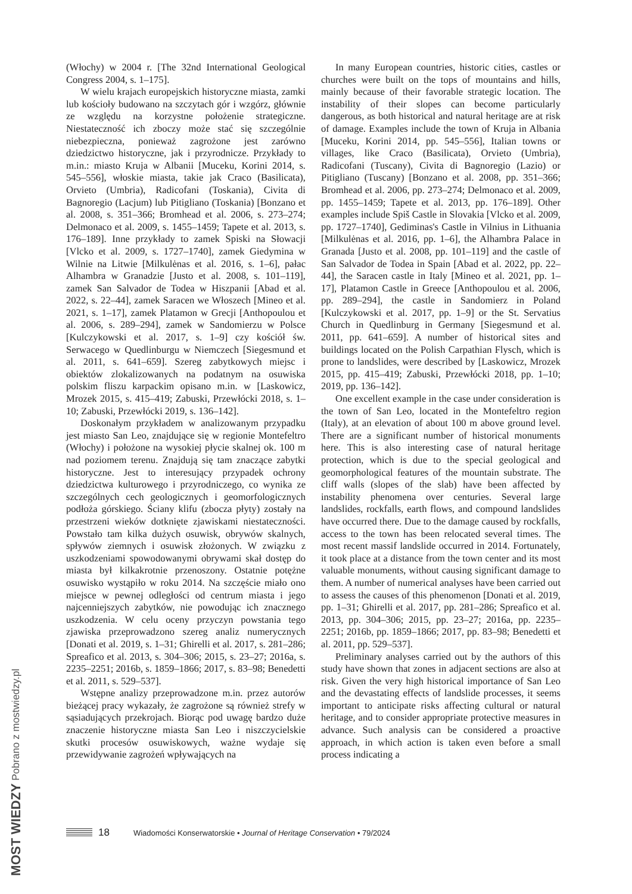(Włochy) w 2004 r. [The 32nd International Geological Congress 2004, s. 1–175].
W wielu krajach europejskich historyczne miasta, zamki lub kościoły budowano na szczytach gór i wzgórz, głównie ze względu na korzystne położenie strategiczne. Niestateczność ich zboczy może stać się szczególnie niebezpieczna, ponieważ zagrożone jest zarówno dziedzictwo historyczne, jak i przyrodnicze. Przykłady to m.in.: miasto Kruja w Albanii [Muceku, Korini 2014, s. 545–556], włoskie miasta, takie jak Craco (Basilicata), Orvieto (Umbria), Radicofani (Toskania), Civita di Bagnoregio (Lacjum) lub Pitigliano (Toskania) [Bonzano et al. 2008, s. 351–366; Bromhead et al. 2006, s. 273–274; Delmonaco et al. 2009, s. 1455–1459; Tapete et al. 2013, s. 176–189]. Inne przykłady to zamek Spiski na Słowacji [Vlcko et al. 2009, s. 1727–1740], zamek Giedymina w Wilnie na Litwie [Milkulėnas et al. 2016, s. 1–6], pałac Alhambra w Granadzie [Justo et al. 2008, s. 101–119], zamek San Salvador de Todea w Hiszpanii [Abad et al. 2022, s. 22–44], zamek Saracen we Włoszech [Mineo et al. 2021, s. 1–17], zamek Platamon w Grecji [Anthopoulou et al. 2006, s. 289–294], zamek w Sandomierzu w Polsce [Kulczykowski et al. 2017, s. 1–9] czy kościół św. Serwacego w Quedlinburgu w Niemczech [Siegesmund et al. 2011, s. 641–659]. Szereg zabytkowych miejsc i obiektów zlokalizowanych na podatnym na osuwiska polskim fliszu karpackim opisano m.in. w [Laskowicz, Mrozek 2015, s. 415–419; Zabuski, Przewłócki 2018, s. 1–10; Zabuski, Przewłócki 2019, s. 136–142].
Doskonałym przykładem w analizowanym przypadku jest miasto San Leo, znajdujące się w regionie Montefeltro (Włochy) i położone na wysokiej płycie skalnej ok. 100 m nad poziomem terenu. Znajdują się tam znaczące zabytki historyczne. Jest to interesujący przypadek ochrony dziedzictwa kulturowego i przyrodniczego, co wynika ze szczególnych cech geologicznych i geomorfologicznych podłoża górskiego. Ściany klifu (zbocza płyty) zostały na przestrzeni wieków dotknięte zjawiskami niestateczności. Powstało tam kilka dużych osuwisk, obrywów skalnych, spływów ziemnych i osuwisk złożonych. W związku z uszkodzeniami spowodowanymi obrywami skał dostęp do miasta był kilkakrotnie przenoszony. Ostatnie potężne osuwisko wystąpiło w roku 2014. Na szczęście miało ono miejsce w pewnej odległości od centrum miasta i jego najcenniejszych zabytków, nie powodując ich znacznego uszkodzenia. W celu oceny przyczyn powstania tego zjawiska przeprowadzono szereg analiz numerycznych [Donati et al. 2019, s. 1–31; Ghirelli et al. 2017, s. 281–286; Spreafico et al. 2013, s. 304–306; 2015, s. 23–27; 2016a, s. 2235–2251; 2016b, s. 1859–1866; 2017, s. 83–98; Benedetti et al. 2011, s. 529–537].
Wstępne analizy przeprowadzone m.in. przez autorów bieżącej pracy wykazały, że zagrożone są również strefy w sąsiadujących przekrojach. Biorąc pod uwagę bardzo duże znaczenie historyczne miasta San Leo i niszczycielskie skutki procesów osuwiskowych, ważne wydaje się przewidywanie zagrożeń wpływających na
In many European countries, historic cities, castles or churches were built on the tops of mountains and hills, mainly because of their favorable strategic location. The instability of their slopes can become particularly dangerous, as both historical and natural heritage are at risk of damage. Examples include the town of Kruja in Albania [Muceku, Korini 2014, pp. 545–556], Italian towns or villages, like Craco (Basilicata), Orvieto (Umbria), Radicofani (Tuscany), Civita di Bagnoregio (Lazio) or Pitigliano (Tuscany) [Bonzano et al. 2008, pp. 351–366; Bromhead et al. 2006, pp. 273–274; Delmonaco et al. 2009, pp. 1455–1459; Tapete et al. 2013, pp. 176–189]. Other examples include Spiš Castle in Slovakia [Vlcko et al. 2009, pp. 1727–1740], Gediminas's Castle in Vilnius in Lithuania [Milkulėnas et al. 2016, pp. 1–6], the Alhambra Palace in Granada [Justo et al. 2008, pp. 101–119] and the castle of San Salvador de Todea in Spain [Abad et al. 2022, pp. 22–44], the Saracen castle in Italy [Mineo et al. 2021, pp. 1–17], Platamon Castle in Greece [Anthopoulou et al. 2006, pp. 289–294], the castle in Sandomierz in Poland [Kulczykowski et al. 2017, pp. 1–9] or the St. Servatius Church in Quedlinburg in Germany [Siegesmund et al. 2011, pp. 641–659]. A number of historical sites and buildings located on the Polish Carpathian Flysch, which is prone to landslides, were described by [Laskowicz, Mrozek 2015, pp. 415–419; Zabuski, Przewłócki 2018, pp. 1–10; 2019, pp. 136–142].
One excellent example in the case under consideration is the town of San Leo, located in the Montefeltro region (Italy), at an elevation of about 100 m above ground level. There are a significant number of historical monuments here. This is also interesting case of natural heritage protection, which is due to the special geological and geomorphological features of the mountain substrate. The cliff walls (slopes of the slab) have been affected by instability phenomena over centuries. Several large landslides, rockfalls, earth flows, and compound landslides have occurred there. Due to the damage caused by rockfalls, access to the town has been relocated several times. The most recent massif landslide occurred in 2014. Fortunately, it took place at a distance from the town center and its most valuable monuments, without causing significant damage to them. A number of numerical analyses have been carried out to assess the causes of this phenomenon [Donati et al. 2019, pp. 1–31; Ghirelli et al. 2017, pp. 281–286; Spreafico et al. 2013, pp. 304–306; 2015, pp. 23–27; 2016a, pp. 2235–2251; 2016b, pp. 1859–1866; 2017, pp. 83–98; Benedetti et al. 2011, pp. 529–537].
Preliminary analyses carried out by the authors of this study have shown that zones in adjacent sections are also at risk. Given the very high historical importance of San Leo and the devastating effects of landslide processes, it seems important to anticipate risks affecting cultural or natural heritage, and to consider appropriate protective measures in advance. Such analysis can be considered a proactive approach, in which action is taken even before a small process indicating a
18 Wiadomości Konserwatorskie • Journal of Heritage Conservation • 79/2024
MOST WIEDZY Pobrano z mostwiedzy.pl